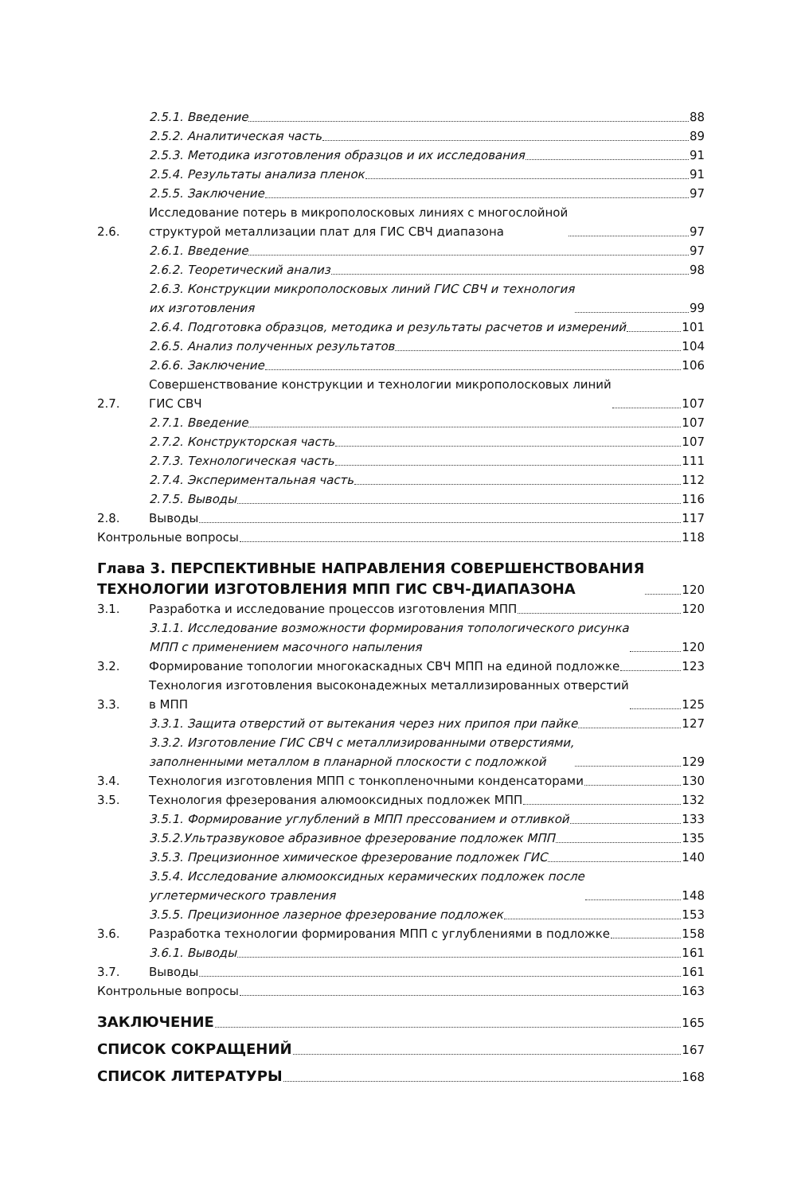2.5.1. Введение 88
2.5.2. Аналитическая часть 89
2.5.3. Методика изготовления образцов и их исследования 91
2.5.4. Результаты анализа пленок 91
2.5.5. Заключение 97
2.6. Исследование потерь в микрополосковых линиях с многослойной
структурой металлизации плат для ГИС СВЧ диапазона 97
2.6.1. Введение 97
2.6.2. Теоретический анализ 98
2.6.3. Конструкции микрополосковых линий ГИС СВЧ и технология
их изготовления 99
2.6.4. Подготовка образцов, методика и результаты расчетов и измерений 101
2.6.5. Анализ полученных результатов 104
2.6.6. Заключение 106
2.7. Совершенствование конструкции и технологии микрополосковых линий
ГИС СВЧ 107
2.7.1. Введение 107
2.7.2. Конструкторская часть 107
2.7.3. Технологическая часть 111
2.7.4. Экспериментальная часть 112
2.7.5. Выводы 116
2.8. Выводы 117
Контрольные вопросы 118
Глава 3. ПЕРСПЕКТИВНЫЕ НАПРАВЛЕНИЯ СОВЕРШЕНСТВОВАНИЯ
ТЕХНОЛОГИИ ИЗГОТОВЛЕНИЯ МПП ГИС СВЧ-ДИАПАЗОНА 120
3.1. Разработка и исследование процессов изготовления МПП 120
3.1.1. Исследование возможности формирования топологического рисунка
МПП с применением масочного напыления 120
3.2. Формирование топологии многокаскадных СВЧ МПП на единой подложке 123
3.3. Технология изготовления высоконадежных металлизированных отверстий
в МПП 125
3.3.1. Защита отверстий от вытекания через них припоя при пайке 127
3.3.2. Изготовление ГИС СВЧ с металлизированными отверстиями,
заполненными металлом в планарной плоскости с подложкой 129
3.4. Технология изготовления МПП с тонкопленочными конденсаторами 130
3.5. Технология фрезерования алюмооксидных подложек МПП 132
3.5.1. Формирование углублений в МПП прессованием и отливкой 133
3.5.2.Ультразвуковое абразивное фрезерование подложек МПП 135
3.5.3. Прецизионное химическое фрезерование подложек ГИС 140
3.5.4. Исследование алюмооксидных керамических подложек после
углетермического травления 148
3.5.5. Прецизионное лазерное фрезерование подложек 153
3.6. Разработка технологии формирования МПП с углублениями в подложке 158
3.6.1. Выводы 161
3.7. Выводы 161
Контрольные вопросы 163
ЗАКЛЮЧЕНИЕ 165
СПИСОК СОКРАЩЕНИЙ 167
СПИСОК ЛИТЕРАТУРЫ 168